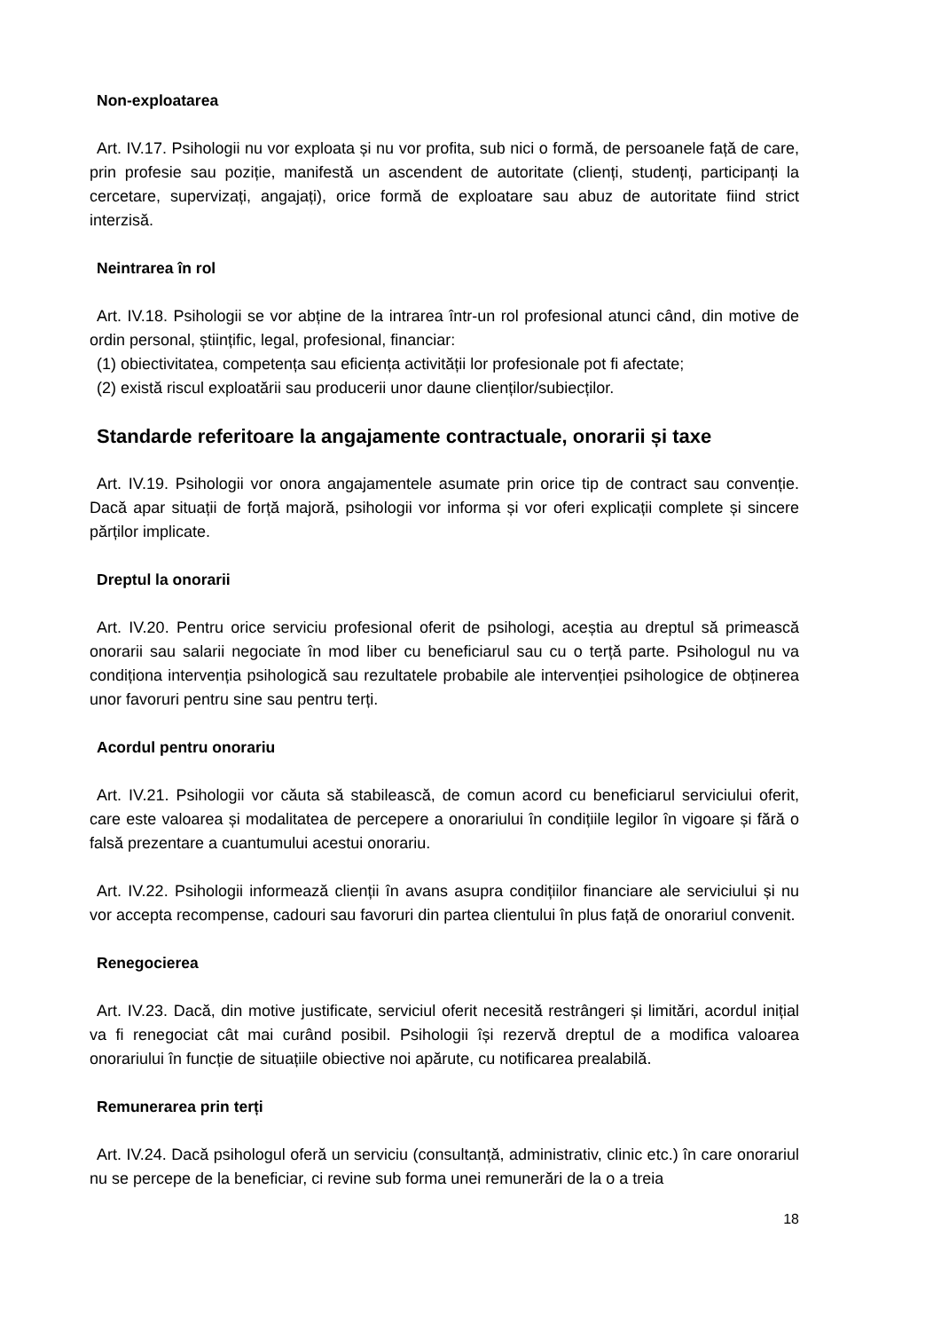Non-exploatarea
Art. IV.17. Psihologii nu vor exploata și nu vor profita, sub nici o formă, de persoanele față de care, prin profesie sau poziție, manifestă un ascendent de autoritate (clienți, studenți, participanți la cercetare, supervizați, angajați), orice formă de exploatare sau abuz de autoritate fiind strict interzisă.
Neintrarea în rol
Art. IV.18. Psihologii se vor abține de la intrarea într-un rol profesional atunci când, din motive de ordin personal, științific, legal, profesional, financiar:
(1) obiectivitatea, competența sau eficiența activității lor profesionale pot fi afectate;
(2) există riscul exploatării sau producerii unor daune clienților/subiecților.
Standarde referitoare la angajamente contractuale, onorarii și taxe
Art. IV.19. Psihologii vor onora angajamentele asumate prin orice tip de contract sau convenție. Dacă apar situații de forță majoră, psihologii vor informa și vor oferi explicații complete și sincere părților implicate.
Dreptul la onorarii
Art. IV.20. Pentru orice serviciu profesional oferit de psihologi, aceștia au dreptul să primească onorarii sau salarii negociate în mod liber cu beneficiarul sau cu o terță parte. Psihologul nu va condiționa intervenția psihologică sau rezultatele probabile ale intervenției psihologice de obținerea unor favoruri pentru sine sau pentru terți.
Acordul pentru onorariu
Art. IV.21. Psihologii vor căuta să stabilească, de comun acord cu beneficiarul serviciului oferit, care este valoarea și modalitatea de percepere a onorariului în condițiile legilor în vigoare și fără o falsă prezentare a cuantumului acestui onorariu.
Art. IV.22. Psihologii informează clienții în avans asupra condițiilor financiare ale serviciului și nu vor accepta recompense, cadouri sau favoruri din partea clientului în plus față de onorariul convenit.
Renegocierea
Art. IV.23. Dacă, din motive justificate, serviciul oferit necesită restrângeri și limitări, acordul inițial va fi renegociat cât mai curând posibil. Psihologii își rezervă dreptul de a modifica valoarea onorariului în funcție de situațiile obiective noi apărute, cu notificarea prealabilă.
Remunerarea prin terți
Art. IV.24. Dacă psihologul oferă un serviciu (consultanță, administrativ, clinic etc.) în care onorariul nu se percepe de la beneficiar, ci revine sub forma unei remunerări de la o a treia
18